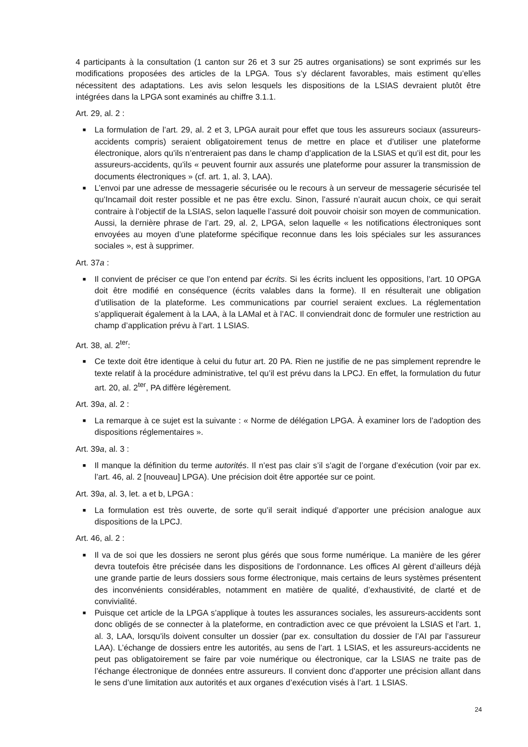4 participants à la consultation (1 canton sur 26 et 3 sur 25 autres organisations) se sont exprimés sur les modifications proposées des articles de la LPGA. Tous s’y déclarent favorables, mais estiment qu’elles nécessitent des adaptations. Les avis selon lesquels les dispositions de la LSIAS devraient plutôt être intégrées dans la LPGA sont examinés au chiffre 3.1.1.
Art. 29, al. 2 :
■ La formulation de l’art. 29, al. 2 et 3, LPGA aurait pour effet que tous les assureurs sociaux (assureurs-accidents compris) seraient obligatoirement tenus de mettre en place et d’utiliser une plateforme électronique, alors qu’ils n’entreraient pas dans le champ d’application de la LSIAS et qu’il est dit, pour les assureurs-accidents, qu’ils « peuvent fournir aux assurés une plateforme pour assurer la transmission de documents électroniques » (cf. art. 1, al. 3, LAA).
■ L’envoi par une adresse de messagerie sécurisée ou le recours à un serveur de messagerie sécurisée tel qu’Incamail doit rester possible et ne pas être exclu. Sinon, l’assuré n’aurait aucun choix, ce qui serait contraire à l’objectif de la LSIAS, selon laquelle l’assuré doit pouvoir choisir son moyen de communication. Aussi, la dernière phrase de l’art. 29, al. 2, LPGA, selon laquelle « les notifications électroniques sont envoyées au moyen d’une plateforme spécifique reconnue dans les lois spéciales sur les assurances sociales », est à supprimer.
Art. 37a :
■ Il convient de préciser ce que l’on entend par écrits. Si les écrits incluent les oppositions, l’art. 10 OPGA doit être modifié en conséquence (écrits valables dans la forme). Il en résulterait une obligation d’utilisation de la plateforme. Les communications par courriel seraient exclues. La réglementation s’appliquerait également à la LAA, à la LAMal et à l’AC. Il conviendrait donc de formuler une restriction au champ d’application prévu à l’art. 1 LSIAS.
Art. 38, al. 2<sup>ter</sup>:
■ Ce texte doit être identique à celui du futur art. 20 PA. Rien ne justifie de ne pas simplement reprendre le texte relatif à la procédure administrative, tel qu’il est prévu dans la LPCJ. En effet, la formulation du futur art. 20, al. 2<sup>ter</sup>, PA diffère légèrement.
Art. 39a, al. 2 :
■ La remarque à ce sujet est la suivante : « Norme de délégation LPGA. À examiner lors de l’adoption des dispositions réglementaires ».
Art. 39a, al. 3 :
■ Il manque la définition du terme autorités. Il n’est pas clair s’il s’agit de l’organe d’exécution (voir par ex. l’art. 46, al. 2 [nouveau] LPGA). Une précision doit être apportée sur ce point.
Art. 39a, al. 3, let. a et b, LPGA :
■ La formulation est très ouverte, de sorte qu’il serait indiqué d’apporter une précision analogue aux dispositions de la LPCJ.
Art. 46, al. 2 :
■ Il va de soi que les dossiers ne seront plus gérés que sous forme numérique. La manière de les gérer devra toutefois être précisée dans les dispositions de l’ordonnance. Les offices AI gèrent d’ailleurs déjà une grande partie de leurs dossiers sous forme électronique, mais certains de leurs systèmes présentent des inconvénients considérables, notamment en matière de qualité, d’exhaustivité, de clarté et de convivialité.
■ Puisque cet article de la LPGA s’applique à toutes les assurances sociales, les assureurs-accidents sont donc obligés de se connecter à la plateforme, en contradiction avec ce que prévoient la LSIAS et l’art. 1, al. 3, LAA, lorsqu’ils doivent consulter un dossier (par ex. consultation du dossier de l’AI par l’assureur LAA). L’échange de dossiers entre les autorités, au sens de l’art. 1 LSIAS, et les assureurs-accidents ne peut pas obligatoirement se faire par voie numérique ou électronique, car la LSIAS ne traite pas de l’échange électronique de données entre assureurs. Il convient donc d’apporter une précision allant dans le sens d’une limitation aux autorités et aux organes d’exécution visés à l’art. 1 LSIAS.
24